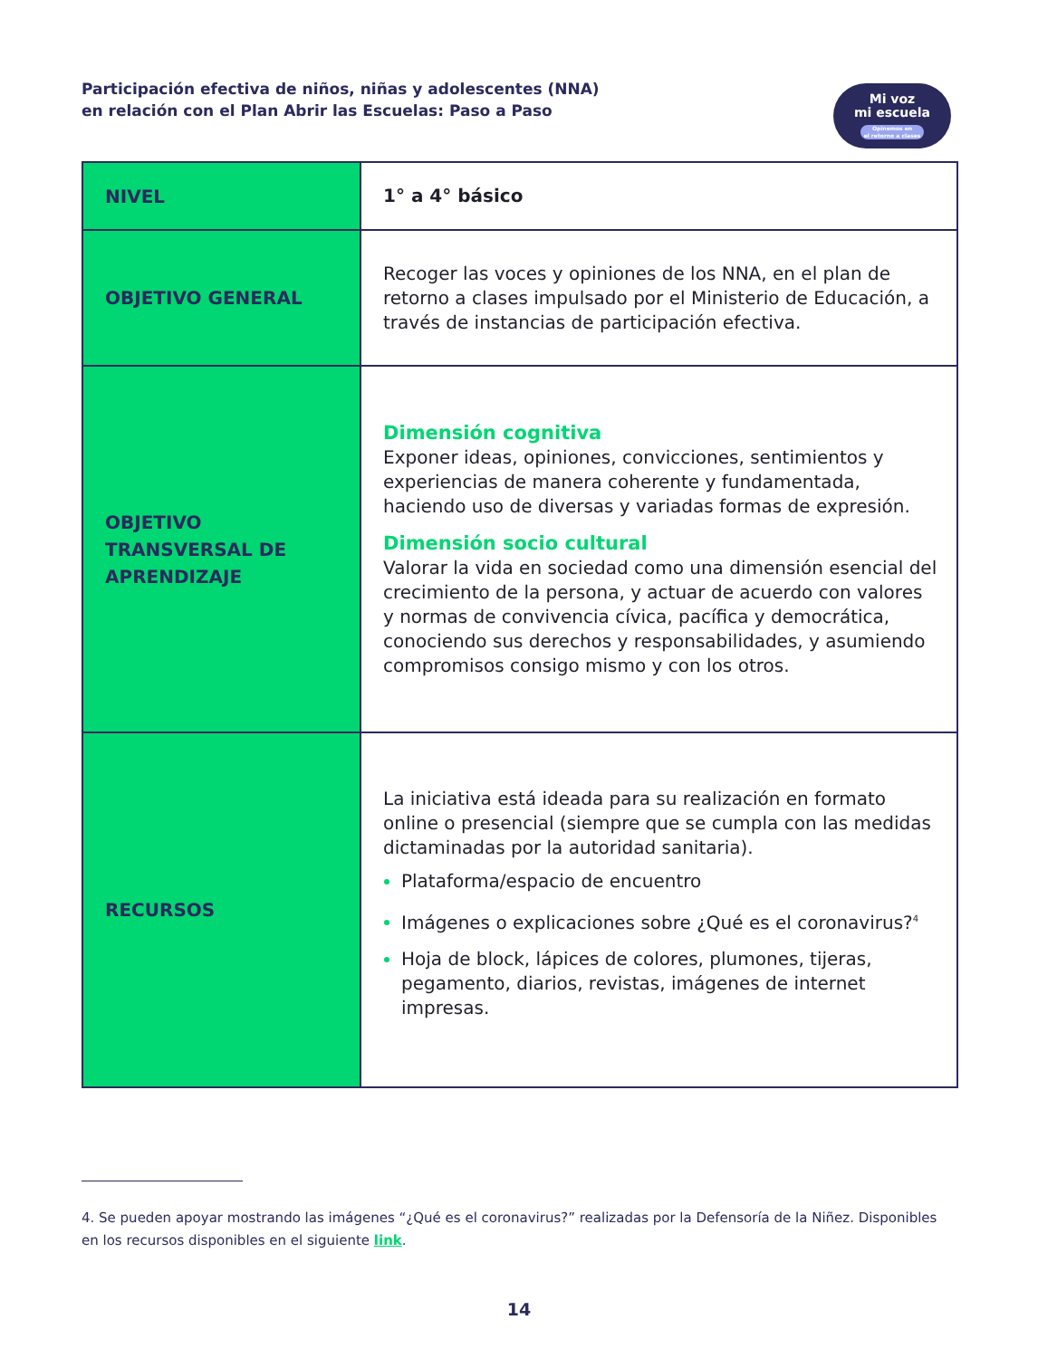Participación efectiva de niños, niñas y adolescentes (NNA)
en relación con el Plan Abrir las Escuelas: Paso a Paso
Mi voz
mi escuela
Opinemos en
el retorno a clases
| NIVEL | 1° a 4° básico |
| OBJETIVO GENERAL | Recoger las voces y opiniones de los NNA, en el plan de retorno a clases impulsado por el Ministerio de Educación, a través de instancias de participación efectiva. |
| OBJETIVO TRANSVERSAL DE APRENDIZAJE | Dimensión cognitiva Exponer ideas, opiniones, convicciones, sentimientos y experiencias de manera coherente y fundamentada, haciendo uso de diversas y variadas formas de expresión. Dimensión socio cultural Valorar la vida en sociedad como una dimensión esencial del crecimiento de la persona, y actuar de acuerdo con valores y normas de convivencia cívica, pacífica y democrática, conociendo sus derechos y responsabilidades, y asumiendo compromisos consigo mismo y con los otros. |
| RECURSOS | La iniciativa está ideada para su realización en formato online o presencial (siempre que se cumpla con las medidas dictaminadas por la autoridad sanitaria). Plataforma/espacio de encuentro Imágenes o explicaciones sobre ¿Qué es el coronavirus?<sup>4</sup> Hoja de block, lápices de colores, plumones, tijeras, pegamento, diarios, revistas, imágenes de internet impresas. |
4. Se pueden apoyar mostrando las imágenes “¿Qué es el coronavirus?” realizadas por la Defensoría de la Niñez. Disponibles en los recursos disponibles en el siguiente link.
14